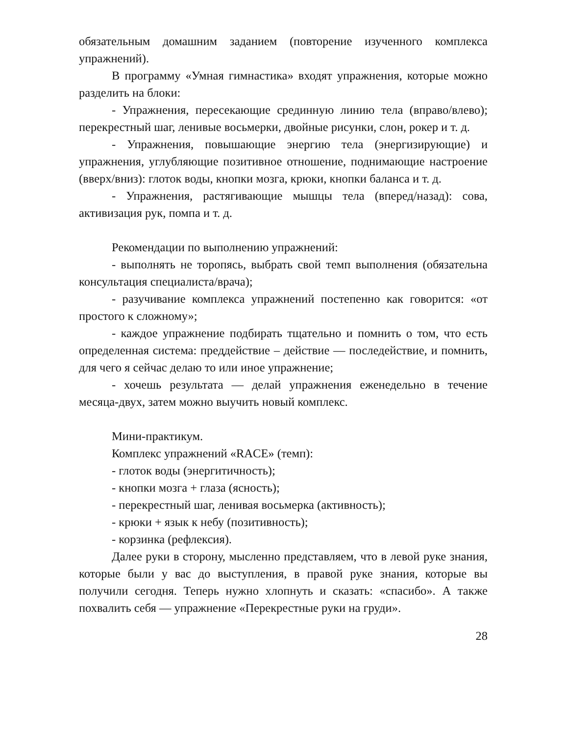обязательным домашним заданием (повторение изученного комплекса упражнений).
В программу «Умная гимнастика» входят упражнения, которые можно разделить на блоки:
- Упражнения, пересекающие срединную линию тела (вправо/влево); перекрестный шаг, ленивые восьмерки, двойные рисунки, слон, рокер и т. д.
- Упражнения, повышающие энергию тела (энергизирующие) и упражнения, углубляющие позитивное отношение, поднимающие настроение (вверх/вниз): глоток воды, кнопки мозга, крюки, кнопки баланса и т. д.
- Упражнения, растягивающие мышцы тела (вперед/назад): сова, активизация рук, помпа и т. д.
Рекомендации по выполнению упражнений:
- выполнять не торопясь, выбрать свой темп выполнения (обязательна консультация специалиста/врача);
- разучивание комплекса упражнений постепенно как говорится: «от простого к сложному»;
- каждое упражнение подбирать тщательно и помнить о том, что есть определенная система: преддействие – действие — последействие, и помнить, для чего я сейчас делаю то или иное упражнение;
- хочешь результата — делай упражнения еженедельно в течение месяца-двух, затем можно выучить новый комплекс.
Мини-практикум.
Комплекс упражнений «RACE» (темп):
- глоток воды (энергитичность);
- кнопки мозга + глаза (ясность);
- перекрестный шаг, ленивая восьмерка (активность);
- крюки + язык к небу (позитивность);
- корзинка (рефлексия).
Далее руки в сторону, мысленно представляем, что в левой руке знания, которые были у вас до выступления, в правой руке знания, которые вы получили сегодня. Теперь нужно хлопнуть и сказать: «спасибо». А также похвалить себя — упражнение «Перекрестные руки на груди».
28